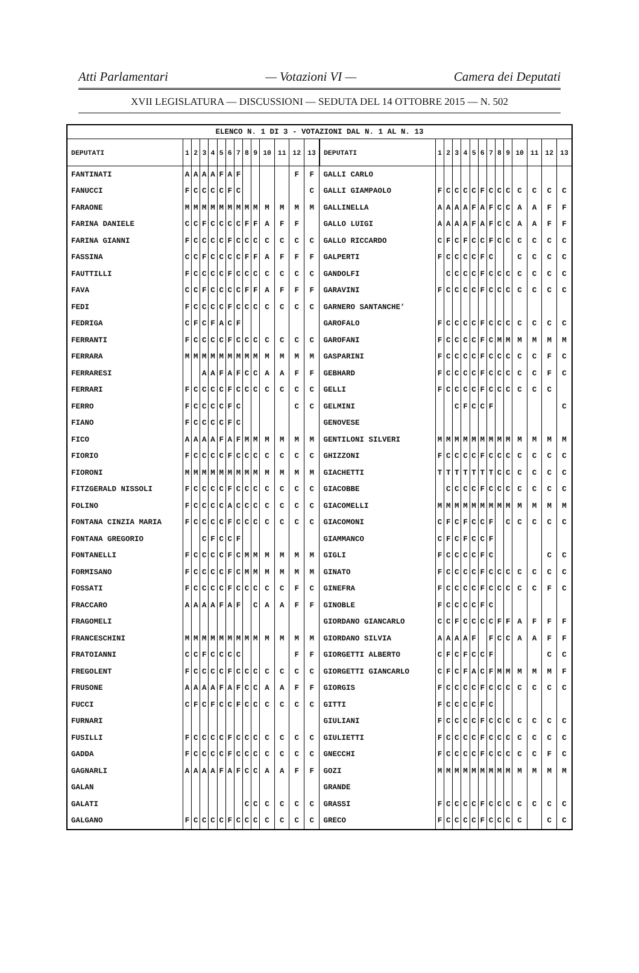Atti Parlamentari — Votazioni VI — Camera dei Deputati
XVII LEGISLATURA — DISCUSSIONI — SEDUTA DEL 14 OTTOBRE 2015 — N. 502
| ELENCO N. 1 DI 3 - VOTAZIONI DAL N. 1 AL N. 13 | | | | | | | | | | | | | | | | | | | | | | | | | | | |
| --- | --- | --- | --- | --- | --- | --- | --- | --- | --- | --- | --- | --- | --- | --- | --- | --- | --- | --- | --- | --- | --- | --- | --- | --- | --- | --- | --- |
| DEPUTATI | 1 | 2 | 3 | 4 | 5 | 6 | 7 | 8 | 9 | 10 | 11 | 12 | 13 | DEPUTATI | 1 | 2 | 3 | 4 | 5 | 6 | 7 | 8 | 9 | 10 | 11 | 12 | 13 |
| FANTINATI | A | A | A | A | F | A | F | | | | | F | F | GALLI CARLO | | | | | | | | | | | | | |
| FANUCCI | F | C | C | C | C | F | C | | | | | | C | GALLI GIAMPAOLO | F | C | C | C | C | F | C | C | C | C | C | C | C |
| FARAONE | M | M | M | M | M | M | M | M | M | M | M | M | M | GALLINELLA | A | A | A | A | F | A | F | C | C | A | A | F | F |
| FARINA DANIELE | C | C | F | C | C | C | C | F | F | A | F | F | | GALLO LUIGI | A | A | A | A | F | A | F | C | C | A | A | F | F |
| FARINA GIANNI | F | C | C | C | C | F | C | C | C | C | C | C | C | GALLO RICCARDO | C | F | C | F | C | C | F | C | C | C | C | C | C |
| FASSINA | C | C | F | C | C | C | C | F | F | A | F | F | F | GALPERTI | F | C | C | C | C | F | C | | | C | C | C | C |
| FAUTTILLI | F | C | C | C | C | F | C | C | C | C | C | C | C | GANDOLFI | | C | C | C | C | F | C | C | C | C | C | C | C |
| FAVA | C | C | F | C | C | C | C | F | F | A | F | F | F | GARAVINI | F | C | C | C | C | F | C | C | C | C | C | C | C |
| FEDI | F | C | C | C | C | F | C | C | C | C | C | C | C | GARNERO SANTANCHE’ | | | | | | | | | | | | | |
| FEDRIGA | C | F | C | F | A | C | F | | | | | | | GAROFALO | F | C | C | C | C | F | C | C | C | C | C | C | C |
| FERRANTI | F | C | C | C | C | F | C | C | C | C | C | C | C | GAROFANI | F | C | C | C | C | F | C | M | M | M | M | M | M |
| FERRARA | M | M | M | M | M | M | M | M | M | M | M | M | M | GASPARINI | F | C | C | C | C | F | C | C | C | C | C | F | C |
| FERRARESI | | | A | A | F | A | F | C | C | A | A | F | F | GEBHARD | F | C | C | C | C | F | C | C | C | C | C | F | C |
| FERRARI | F | C | C | C | C | F | C | C | C | C | C | C | C | GELLI | F | C | C | C | C | F | C | C | C | C | C | C | |
| FERRO | F | C | C | C | C | F | C | | | | | C | C | GELMINI | | | C | F | C | C | F | | | | | | C |
| FIANO | F | C | C | C | C | F | C | | | | | | | GENOVESE | | | | | | | | | | | | | |
| FICO | A | A | A | A | F | A | F | M | M | M | M | M | M | GENTILONI SILVERI | M | M | M | M | M | M | M | M | M | M | M | M | M |
| FIORIO | F | C | C | C | C | F | C | C | C | C | C | C | C | GHIZZONI | F | C | C | C | C | F | C | C | C | C | C | C | C |
| FIORONI | M | M | M | M | M | M | M | M | M | M | M | M | M | GIACHETTI | T | T | T | T | T | T | T | C | C | C | C | C | C |
| FITZGERALD NISSOLI | F | C | C | C | C | F | C | C | C | C | C | C | C | GIACOBBE | | C | C | C | C | F | C | C | C | C | C | C | C |
| FOLINO | F | C | C | C | C | A | C | C | C | C | C | C | C | GIACOMELLI | M | M | M | M | M | M | M | M | M | M | M | M | M |
| FONTANA CINZIA MARIA | F | C | C | C | C | F | C | C | C | C | C | C | C | GIACOMONI | C | F | C | F | C | C | F | | C | C | C | C | C |
| FONTANA GREGORIO | | | C | F | C | C | F | | | | | | | GIAMMANCO | C | F | C | F | C | C | F | | | | | | |
| FONTANELLI | F | C | C | C | C | F | C | M | M | M | M | M | M | GIGLI | F | C | C | C | C | F | C | | | | | C | C |
| FORMISANO | F | C | C | C | C | F | C | M | M | M | M | M | M | GINATO | F | C | C | C | C | F | C | C | C | C | C | C | C |
| FOSSATI | F | C | C | C | C | F | C | C | C | C | C | F | C | GINEFRA | F | C | C | C | C | F | C | C | C | C | C | F | C |
| FRACCARO | A | A | A | A | F | A | F | | C | A | A | F | F | GINOBLE | F | C | C | C | C | F | C | | | | | | |
| FRAGOMELI | | | | | | | | | | | | | | GIORDANO GIANCARLO | C | C | F | C | C | C | C | F | F | A | F | F | F |
| FRANCESCHINI | M | M | M | M | M | M | M | M | M | M | M | M | M | GIORDANO SILVIA | A | A | A | A | F | | F | C | C | A | A | F | F |
| FRATOIANNI | C | C | F | C | C | C | C | | | | | F | F | GIORGETTI ALBERTO | C | F | C | F | C | C | F | | | | | C | C |
| FREGOLENT | F | C | C | C | C | F | C | C | C | C | C | C | C | GIORGETTI GIANCARLO | C | F | C | F | A | C | F | M | M | M | M | M | F |
| FRUSONE | A | A | A | A | F | A | F | C | C | A | A | F | F | GIORGIS | F | C | C | C | C | F | C | C | C | C | C | C | C |
| FUCCI | C | F | C | F | C | C | F | C | C | C | C | C | C | GITTI | F | C | C | C | C | F | C | | | | | | |
| FURNARI | | | | | | | | | | | | | | GIULIANI | F | C | C | C | C | F | C | C | C | C | C | C | C |
| FUSILLI | F | C | C | C | C | F | C | C | C | C | C | C | C | GIULIETTI | F | C | C | C | C | F | C | C | C | C | C | C | C |
| GADDA | F | C | C | C | C | F | C | C | C | C | C | C | C | GNECCHI | F | C | C | C | C | F | C | C | C | C | C | F | C |
| GAGNARLI | A | A | A | A | F | A | F | C | C | A | A | F | F | GOZI | M | M | M | M | M | M | M | M | M | M | M | M | M |
| GALAN | | | | | | | | | | | | | | GRANDE | | | | | | | | | | | | | |
| GALATI | | | | | | | | C | C | C | C | C | C | GRASSI | F | C | C | C | C | F | C | C | C | C | C | C | C |
| GALGANO | F | C | C | C | C | F | C | C | C | C | C | C | C | GRECO | F | C | C | C | C | F | C | C | C | C | | C | C |